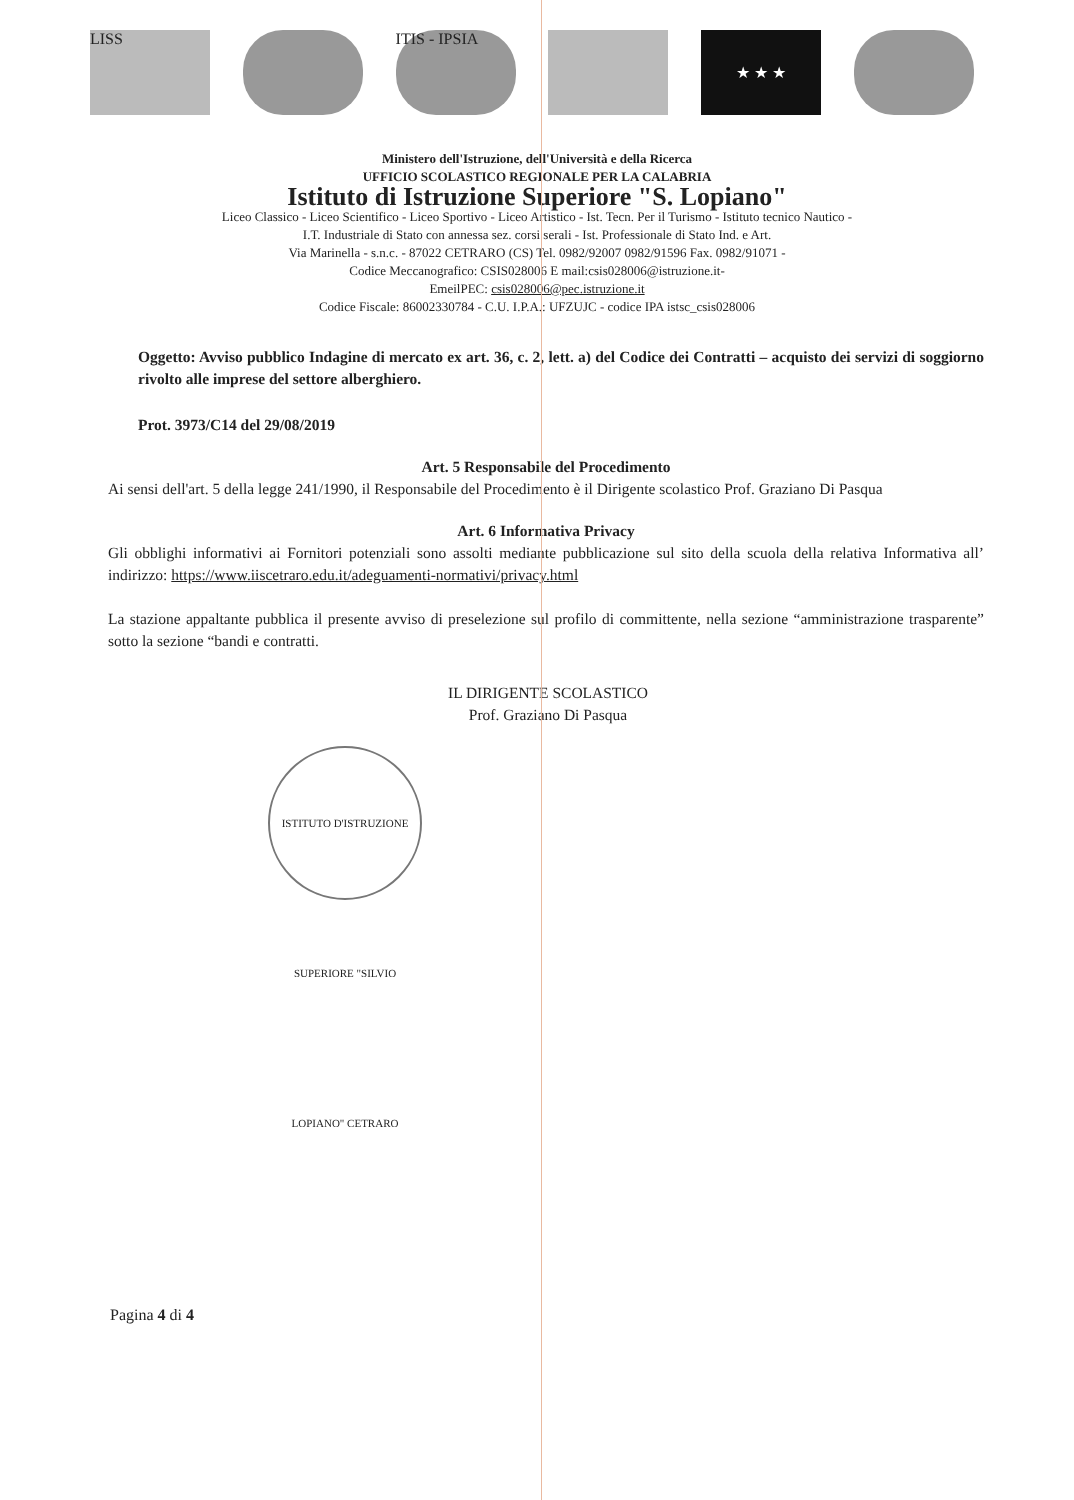LISS ITIS - IPSIA
★ ★ ★
Ministero dell'Istruzione, dell'Università e della Ricerca
UFFICIO SCOLASTICO REGIONALE PER LA CALABRIA
Istituto di Istruzione Superiore "S. Lopiano"
Liceo Classico - Liceo Scientifico - Liceo Sportivo - Liceo Artistico - Ist. Tecn. Per il Turismo - Istituto tecnico Nautico -
I.T. Industriale di Stato con annessa sez. corsi serali - Ist. Professionale di Stato Ind. e Art.
Via Marinella - s.n.c. - 87022 CETRARO (CS) Tel. 0982/92007 0982/91596 Fax. 0982/91071 -
Codice Meccanografico: CSIS028006 E mail:csis028006@istruzione.it-
EmeilPEC: csis028006@pec.istruzione.it
Codice Fiscale: 86002330784 - C.U. I.P.A.: UFZUJC - codice IPA istsc_csis028006
Oggetto: Avviso pubblico Indagine di mercato ex art. 36, c. 2, lett. a) del Codice dei Contratti – acquisto dei servizi di soggiorno rivolto alle imprese del settore alberghiero.
Prot. 3973/C14 del 29/08/2019
Art. 5 Responsabile del Procedimento
Ai sensi dell'art. 5 della legge 241/1990, il Responsabile del Procedimento è il Dirigente scolastico Prof. Graziano Di Pasqua
Art. 6 Informativa Privacy
Gli obblighi informativi ai Fornitori potenziali sono assolti mediante pubblicazione sul sito della scuola della relativa Informativa all’ indirizzo: https://www.iiscetraro.edu.it/adeguamenti-normativi/privacy.html
La stazione appaltante pubblica il presente avviso di preselezione sul profilo di committente, nella sezione “amministrazione trasparente” sotto la sezione “bandi e contratti.
IL DIRIGENTE SCOLASTICO
Prof. Graziano Di Pasqua
ISTITUTO D'ISTRUZIONE SUPERIORE "SILVIO LOPIANO" CETRARO
Pagina 4 di 4